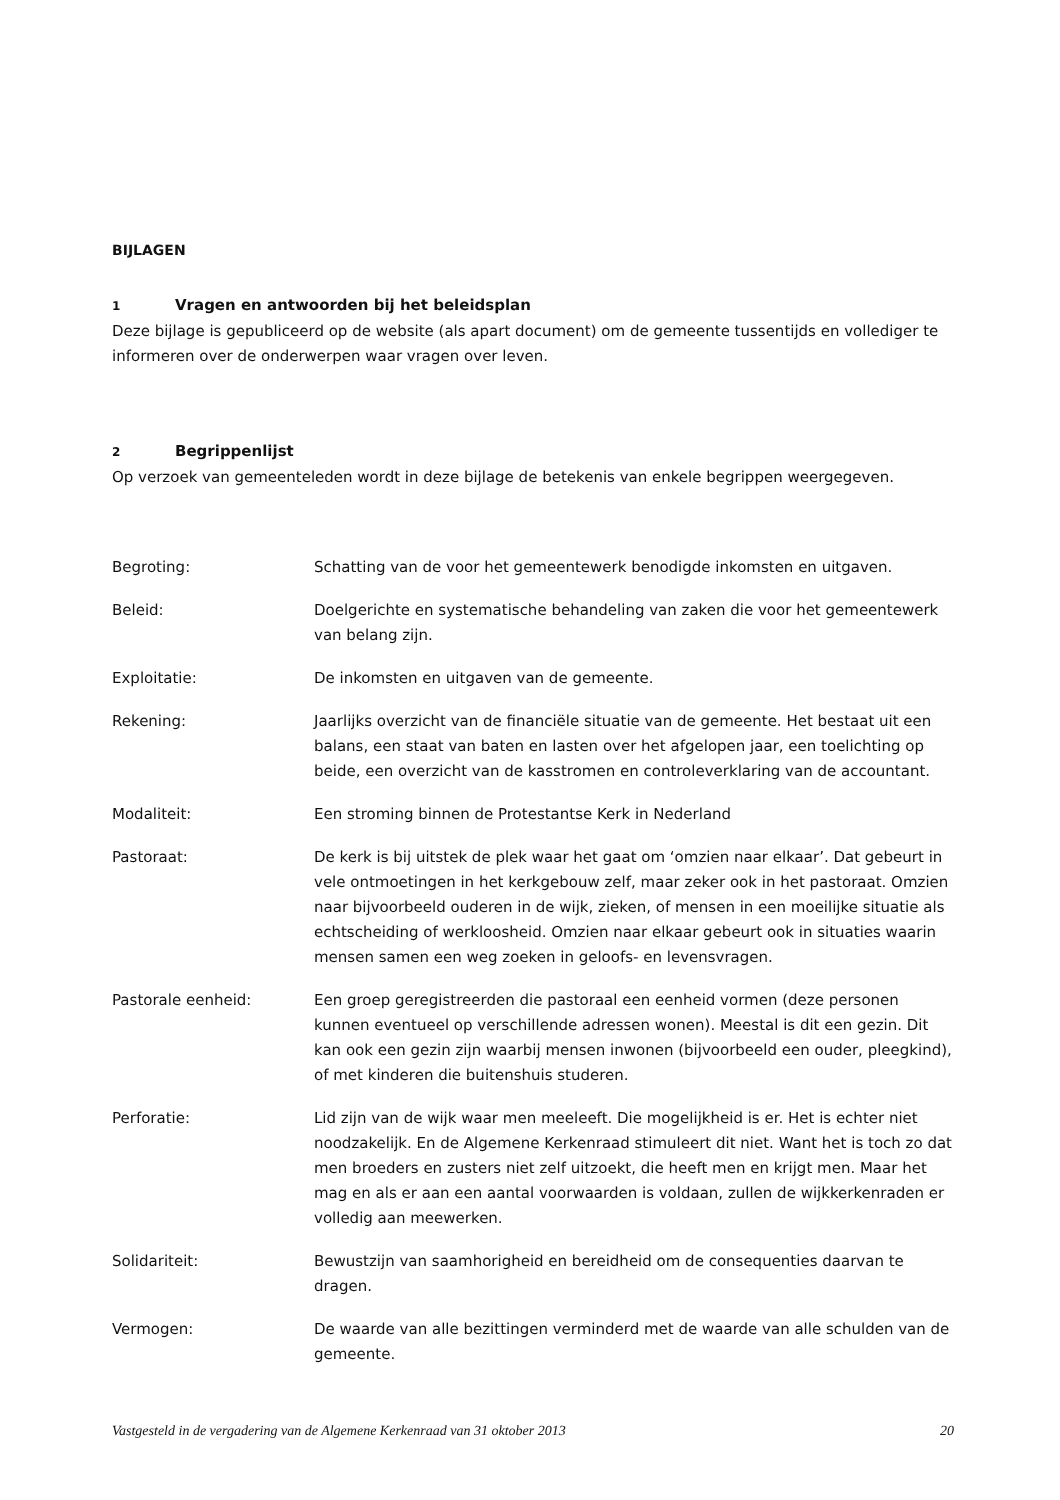BIJLAGEN
1 Vragen en antwoorden bij het beleidsplan
Deze bijlage is gepubliceerd op de website (als apart document) om de gemeente tussentijds en vollediger te informeren over de onderwerpen waar vragen over leven.
2 Begrippenlijst
Op verzoek van gemeenteleden wordt in deze bijlage de betekenis van enkele begrippen weergegeven.
| Begroting: | Schatting van de voor het gemeentewerk benodigde inkomsten en uitgaven. |
| Beleid: | Doelgerichte en systematische behandeling van zaken die voor het gemeentewerk van belang zijn. |
| Exploitatie: | De inkomsten en uitgaven van de gemeente. |
| Rekening: | Jaarlijks overzicht van de financiële situatie van de gemeente. Het bestaat uit een balans, een staat van baten en lasten over het afgelopen jaar, een toelichting op beide, een overzicht van de kasstromen en controleverklaring van de accountant. |
| Modaliteit: | Een stroming binnen de Protestantse Kerk in Nederland |
| Pastoraat: | De kerk is bij uitstek de plek waar het gaat om ‘omzien naar elkaar’. Dat gebeurt in vele ontmoetingen in het kerkgebouw zelf, maar zeker ook in het pastoraat. Omzien naar bijvoorbeeld ouderen in de wijk, zieken, of mensen in een moeilijke situatie als echtscheiding of werkloosheid. Omzien naar elkaar gebeurt ook in situaties waarin mensen samen een weg zoeken in geloofs- en levensvragen. |
| Pastorale eenheid: | Een groep geregistreerden die pastoraal een eenheid vormen (deze personen kunnen eventueel op verschillende adressen wonen). Meestal is dit een gezin. Dit kan ook een gezin zijn waarbij mensen inwonen (bijvoorbeeld een ouder, pleegkind), of met kinderen die buitenshuis studeren. |
| Perforatie: | Lid zijn van de wijk waar men meeleeft. Die mogelijkheid is er. Het is echter niet noodzakelijk. En de Algemene Kerkenraad stimuleert dit niet. Want het is toch zo dat men broeders en zusters niet zelf uitzoekt, die heeft men en krijgt men. Maar het mag en als er aan een aantal voorwaarden is voldaan, zullen de wijkkerkenraden er volledig aan meewerken. |
| Solidariteit: | Bewustzijn van saamhorigheid en bereidheid om de consequenties daarvan te dragen. |
| Vermogen: | De waarde van alle bezittingen verminderd met de waarde van alle schulden van de gemeente. |
Vastgesteld in de vergadering van de Algemene Kerkenraad van 31 oktober 2013 20